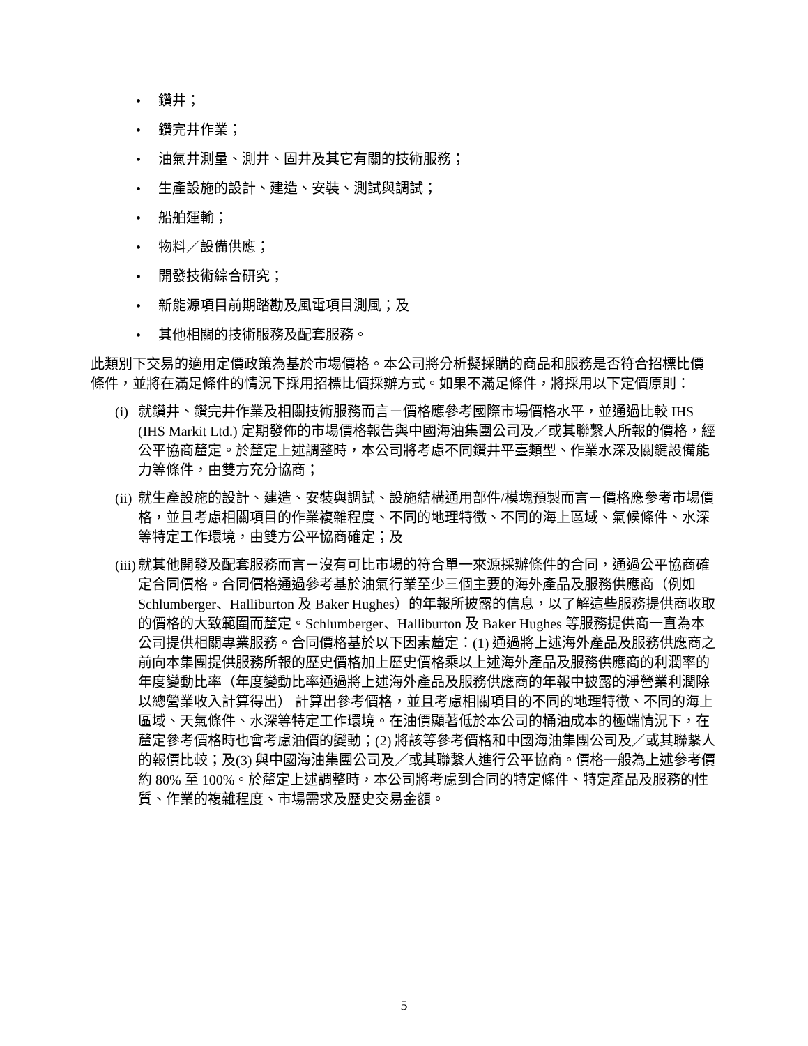• 鑽井；
• 鑽完井作業；
• 油氣井測量、測井、固井及其它有關的技術服務；
• 生產設施的設計、建造、安裝、測試與調試；
• 船舶運輸；
• 物料／設備供應；
• 開發技術綜合研究；
• 新能源項目前期踏勘及風電項目測風；及
• 其他相關的技術服務及配套服務。
此類別下交易的適用定價政策為基於市場價格。本公司將分析擬採購的商品和服務是否符合招標比價條件，並將在滿足條件的情況下採用招標比價採辦方式。如果不滿足條件，將採用以下定價原則：
(i)
就鑽井、鑽完井作業及相關技術服務而言－價格應參考國際市場價格水平，並通過比較 IHS (IHS Markit Ltd.) 定期發佈的市場價格報告與中國海油集團公司及／或其聯繫人所報的價格，經公平協商釐定。於釐定上述調整時，本公司將考慮不同鑽井平臺類型、作業水深及關鍵設備能力等條件，由雙方充分協商；
(ii)
就生產設施的設計、建造、安裝與調試、設施結構通用部件/模塊預製而言－價格應參考市場價格，並且考慮相關項目的作業複雜程度、不同的地理特徵、不同的海上區域、氣候條件、水深等特定工作環境，由雙方公平協商確定；及
(iii)
就其他開發及配套服務而言－沒有可比市場的符合單一來源採辦條件的合同，通過公平協商確定合同價格。合同價格通過參考基於油氣行業至少三個主要的海外產品及服務供應商（例如 Schlumberger、Halliburton 及 Baker Hughes）的年報所披露的信息，以了解這些服務提供商收取的價格的大致範圍而釐定。Schlumberger、Halliburton 及 Baker Hughes 等服務提供商一直為本公司提供相關專業服務。合同價格基於以下因素釐定：(1) 通過將上述海外產品及服務供應商之前向本集團提供服務所報的歷史價格加上歷史價格乘以上述海外產品及服務供應商的利潤率的年度變動比率（年度變動比率通過將上述海外產品及服務供應商的年報中披露的淨營業利潤除以總營業收入計算得出） 計算出參考價格，並且考慮相關項目的不同的地理特徵、不同的海上區域、天氣條件、水深等特定工作環境。在油價顯著低於本公司的桶油成本的極端情況下，在釐定參考價格時也會考慮油價的變動；(2) 將該等參考價格和中國海油集團公司及／或其聯繫人的報價比較；及(3) 與中國海油集團公司及／或其聯繫人進行公平協商。價格一般為上述參考價約 80% 至 100%。於釐定上述調整時，本公司將考慮到合同的特定條件、特定產品及服務的性質、作業的複雜程度、市場需求及歷史交易金額。
5